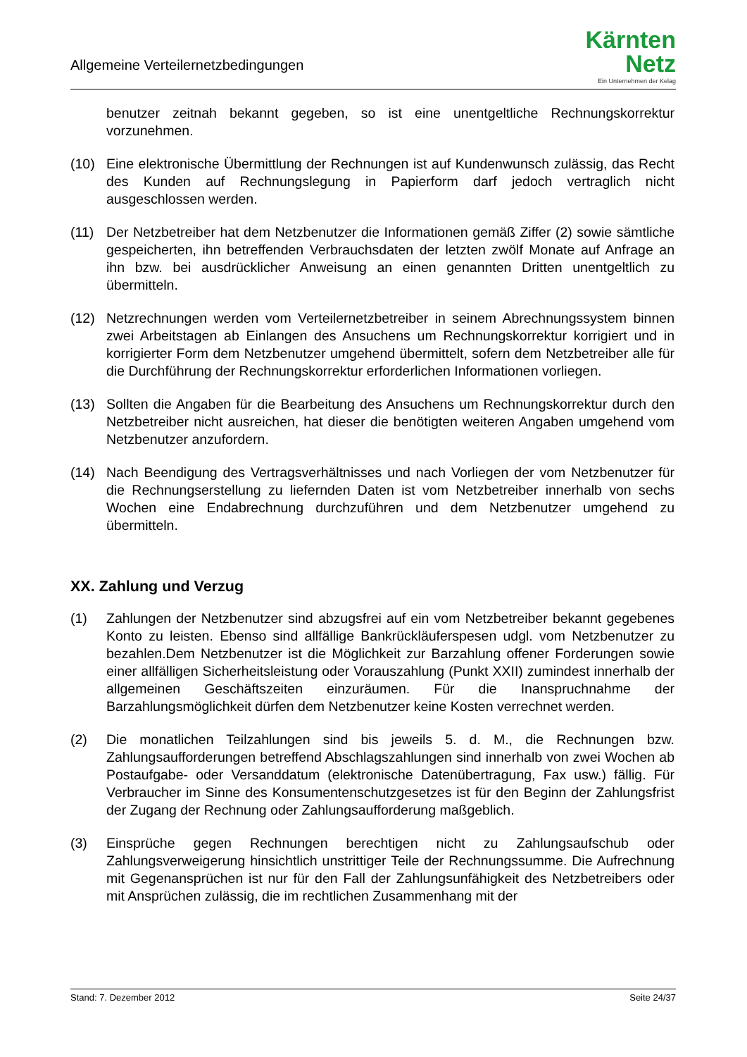Allgemeine Verteilernetzbedingungen
Kärnten
Netz
Ein Unternehmen der Kelag
benutzer zeitnah bekannt gegeben, so ist eine unentgeltliche Rechnungskorrektur vorzunehmen.
(10) Eine elektronische Übermittlung der Rechnungen ist auf Kundenwunsch zulässig, das Recht des Kunden auf Rechnungslegung in Papierform darf jedoch vertraglich nicht ausgeschlossen werden.
(11) Der Netzbetreiber hat dem Netzbenutzer die Informationen gemäß Ziffer (2) sowie sämtliche gespeicherten, ihn betreffenden Verbrauchsdaten der letzten zwölf Monate auf Anfrage an ihn bzw. bei ausdrücklicher Anweisung an einen genannten Dritten unentgeltlich zu übermitteln.
(12) Netzrechnungen werden vom Verteilernetzbetreiber in seinem Abrechnungssystem binnen zwei Arbeitstagen ab Einlangen des Ansuchens um Rechnungskorrektur korrigiert und in korrigierter Form dem Netzbenutzer umgehend übermittelt, sofern dem Netzbetreiber alle für die Durchführung der Rechnungskorrektur erforderlichen Informationen vorliegen.
(13) Sollten die Angaben für die Bearbeitung des Ansuchens um Rechnungskorrektur durch den Netzbetreiber nicht ausreichen, hat dieser die benötigten weiteren Angaben umgehend vom Netzbenutzer anzufordern.
(14) Nach Beendigung des Vertragsverhältnisses und nach Vorliegen der vom Netzbenutzer für die Rechnungserstellung zu liefernden Daten ist vom Netzbetreiber innerhalb von sechs Wochen eine Endabrechnung durchzuführen und dem Netzbenutzer umgehend zu übermitteln.
XX. Zahlung und Verzug
(1) Zahlungen der Netzbenutzer sind abzugsfrei auf ein vom Netzbetreiber bekannt gegebenes Konto zu leisten. Ebenso sind allfällige Bankrückläuferspesen udgl. vom Netzbenutzer zu bezahlen.Dem Netzbenutzer ist die Möglichkeit zur Barzahlung offener Forderungen sowie einer allfälligen Sicherheitsleistung oder Vorauszahlung (Punkt XXII) zumindest innerhalb der allgemeinen Geschäftszeiten einzuräumen. Für die Inanspruchnahme der Barzahlungsmöglichkeit dürfen dem Netzbenutzer keine Kosten verrechnet werden.
(2) Die monatlichen Teilzahlungen sind bis jeweils 5. d. M., die Rechnungen bzw. Zahlungsaufforderungen betreffend Abschlagszahlungen sind innerhalb von zwei Wochen ab Postaufgabe- oder Versanddatum (elektronische Datenübertragung, Fax usw.) fällig. Für Verbraucher im Sinne des Konsumentenschutzgesetzes ist für den Beginn der Zahlungsfrist der Zugang der Rechnung oder Zahlungsaufforderung maßgeblich.
(3) Einsprüche gegen Rechnungen berechtigen nicht zu Zahlungsaufschub oder Zahlungsverweigerung hinsichtlich unstrittiger Teile der Rechnungssumme. Die Aufrechnung mit Gegenansprüchen ist nur für den Fall der Zahlungsunfähigkeit des Netzbetreibers oder mit Ansprüchen zulässig, die im rechtlichen Zusammenhang mit der
Stand: 7. Dezember 2012 Seite 24/37